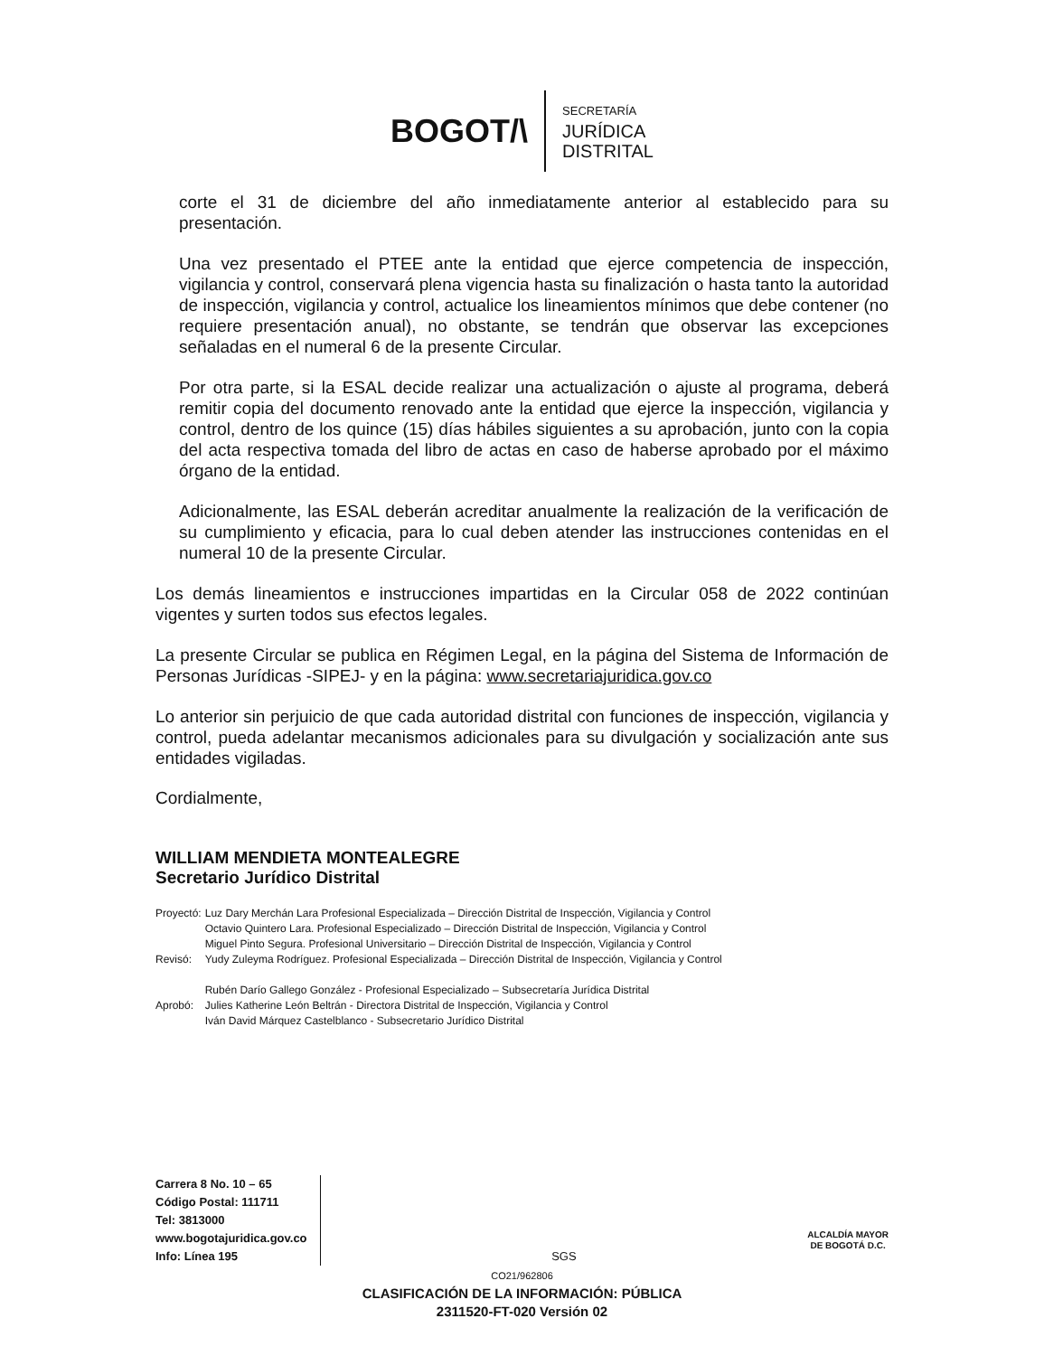BOGOT/\
SECRETARÍA
JURÍDICA
DISTRITAL
corte el 31 de diciembre del año inmediatamente anterior al establecido para su presentación.
Una vez presentado el PTEE ante la entidad que ejerce competencia de inspección, vigilancia y control, conservará plena vigencia hasta su finalización o hasta tanto la autoridad de inspección, vigilancia y control, actualice los lineamientos mínimos que debe contener (no requiere presentación anual), no obstante, se tendrán que observar las excepciones señaladas en el numeral 6 de la presente Circular.
Por otra parte, si la ESAL decide realizar una actualización o ajuste al programa, deberá remitir copia del documento renovado ante la entidad que ejerce la inspección, vigilancia y control, dentro de los quince (15) días hábiles siguientes a su aprobación, junto con la copia del acta respectiva tomada del libro de actas en caso de haberse aprobado por el máximo órgano de la entidad.
Adicionalmente, las ESAL deberán acreditar anualmente la realización de la verificación de su cumplimiento y eficacia, para lo cual deben atender las instrucciones contenidas en el numeral 10 de la presente Circular.
Los demás lineamientos e instrucciones impartidas en la Circular 058 de 2022 continúan vigentes y surten todos sus efectos legales.
La presente Circular se publica en Régimen Legal, en la página del Sistema de Información de Personas Jurídicas -SIPEJ- y en la página: www.secretariajuridica.gov.co
Lo anterior sin perjuicio de que cada autoridad distrital con funciones de inspección, vigilancia y control, pueda adelantar mecanismos adicionales para su divulgación y socialización ante sus entidades vigiladas.
Cordialmente,
WILLIAM MENDIETA MONTEALEGRE
Secretario Jurídico Distrital
| Proyectó: | Luz Dary Merchán Lara Profesional Especializada – Dirección Distrital de Inspección, Vigilancia y Control |
| | Octavio Quintero Lara. Profesional Especializado – Dirección Distrital de Inspección, Vigilancia y Control |
| | Miguel Pinto Segura. Profesional Universitario – Dirección Distrital de Inspección, Vigilancia y Control |
| Revisó: | Yudy Zuleyma Rodríguez. Profesional Especializada – Dirección Distrital de Inspección, Vigilancia y Control |
| | Rubén Darío Gallego González - Profesional Especializado – Subsecretaría Jurídica Distrital |
| Aprobó: | Julies Katherine León Beltrán - Directora Distrital de Inspección, Vigilancia y Control |
| | Iván David Márquez Castelblanco - Subsecretario Jurídico Distrital |
Carrera 8 No. 10 – 65
Código Postal: 111711
Tel: 3813000
www.bogotajuridica.gov.co
Info: Línea 195
SGS
ALCALDÍA MAYOR
DE BOGOTÁ D.C.
CO21/962806
CLASIFICACIÓN DE LA INFORMACIÓN: PÚBLICA
2311520-FT-020 Versión 02